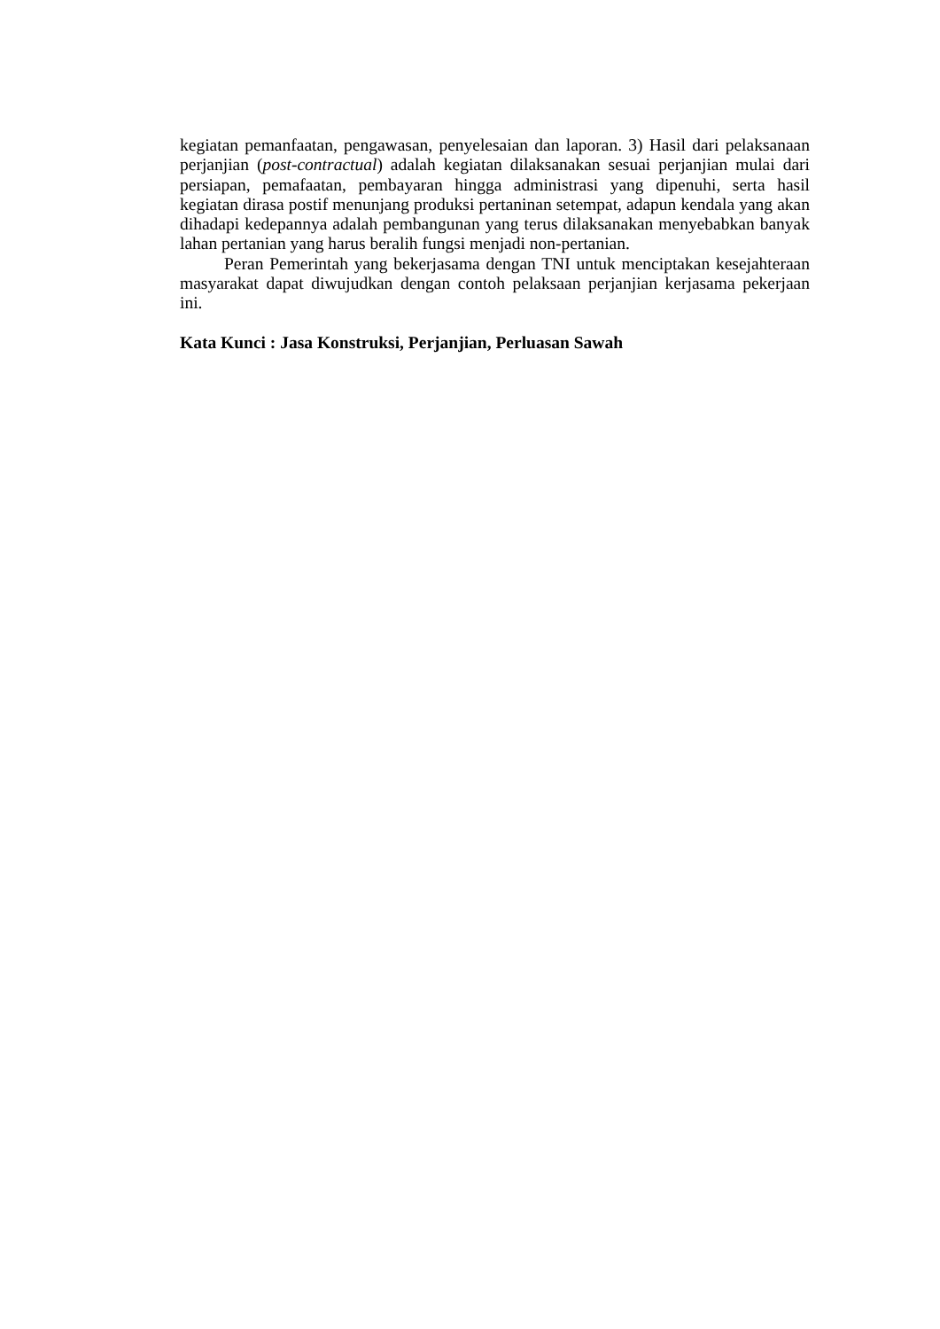kegiatan pemanfaatan, pengawasan, penyelesaian dan laporan. 3) Hasil dari pelaksanaan perjanjian (post-contractual) adalah kegiatan dilaksanakan sesuai perjanjian mulai dari persiapan, pemafaatan, pembayaran hingga administrasi yang dipenuhi, serta hasil kegiatan dirasa postif menunjang produksi pertaninan setempat, adapun kendala yang akan dihadapi kedepannya adalah pembangunan yang terus dilaksanakan menyebabkan banyak lahan pertanian yang harus beralih fungsi menjadi non-pertanian.
Peran Pemerintah yang bekerjasama dengan TNI untuk menciptakan kesejahteraan masyarakat dapat diwujudkan dengan contoh pelaksaan perjanjian kerjasama pekerjaan ini.
Kata Kunci : Jasa Konstruksi, Perjanjian, Perluasan Sawah